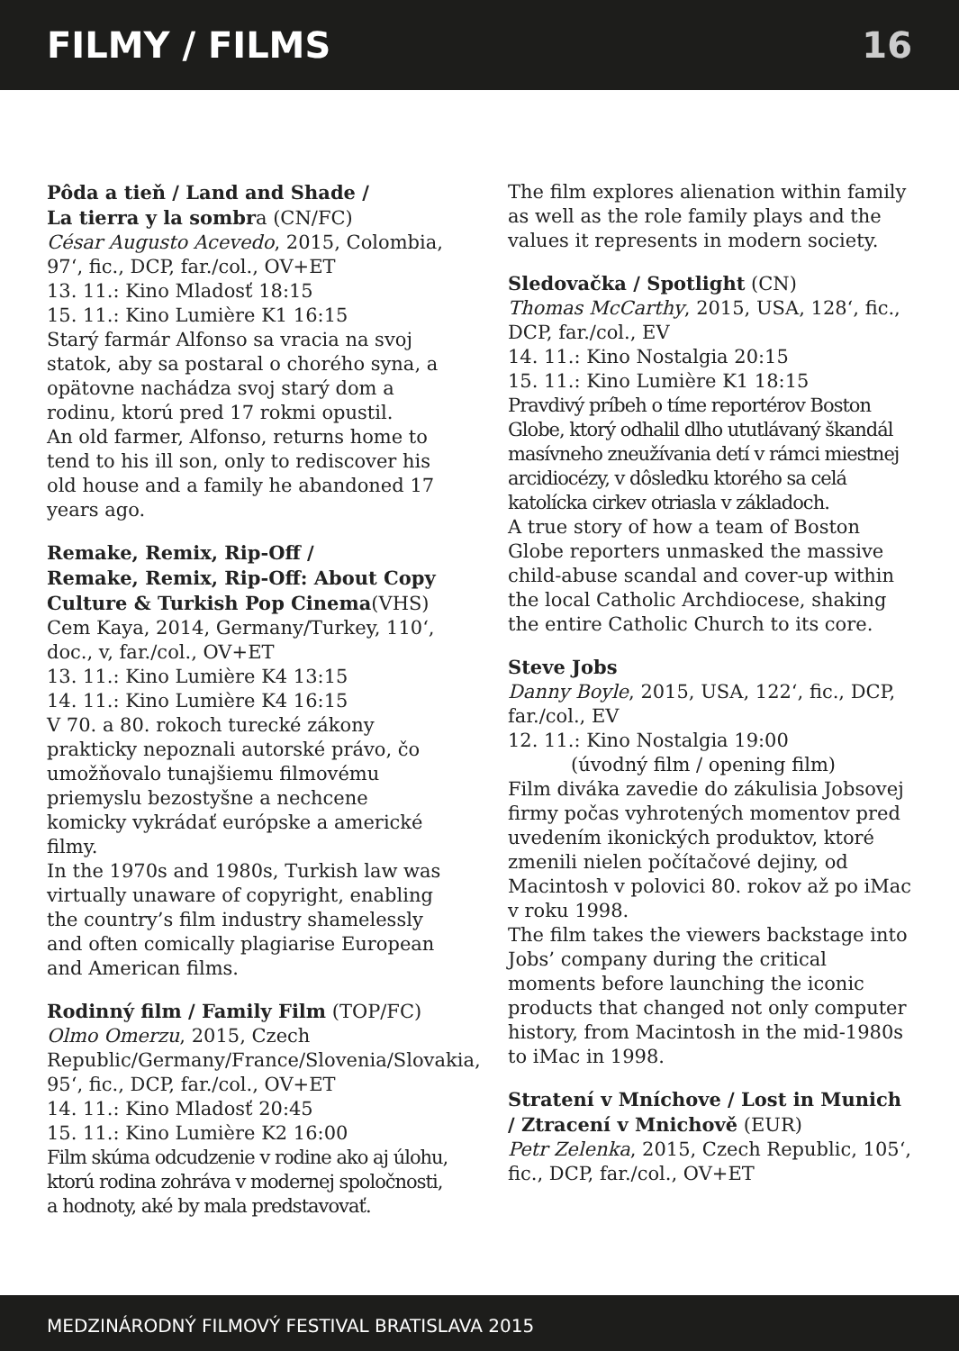FILMY / FILMS 16
Pôda a tieň / Land and Shade /
La tierra y la sombra (CN/FC)
César Augusto Acevedo, 2015, Colombia, 97‘, fic., DCP, far./col., OV+ET
13. 11.: Kino Mladosť 18:15
15. 11.: Kino Lumière K1 16:15
Starý farmár Alfonso sa vracia na svoj statok, aby sa postaral o chorého syna, a opätovne nachádza svoj starý dom a rodinu, ktorú pred 17 rokmi opustil.
An old farmer, Alfonso, returns home to tend to his ill son, only to rediscover his old house and a family he abandoned 17 years ago.
Remake, Remix, Rip-Off /
Remake, Remix, Rip-Off: About Copy Culture & Turkish Pop Cinema(VHS)
Cem Kaya, 2014, Germany/Turkey, 110‘, doc., v, far./col., OV+ET
13. 11.: Kino Lumière K4 13:15
14. 11.: Kino Lumière K4 16:15
V 70. a 80. rokoch turecké zákony prakticky nepoznali autorské právo, čo umožňovalo tunajšiemu filmovému priemyslu bezostyšne a nechcene komicky vykrádať európske a americké filmy.
In the 1970s and 1980s, Turkish law was virtually unaware of copyright, enabling the country’s film industry shamelessly and often comically plagiarise European and American films.
Rodinný film / Family Film (TOP/FC)
Olmo Omerzu, 2015, Czech Republic/Germany/France/Slovenia/Slovakia, 95‘, fic., DCP, far./col., OV+ET
14. 11.: Kino Mladosť 20:45
15. 11.: Kino Lumière K2 16:00
Film skúma odcudzenie v rodine ako aj úlohu, ktorú rodina zohráva v modernej spoločnosti, a hodnoty, aké by mala predstavovať.
The film explores alienation within family as well as the role family plays and the values it represents in modern society.
Sledovačka / Spotlight (CN)
Thomas McCarthy, 2015, USA, 128‘, fic., DCP, far./col., EV
14. 11.: Kino Nostalgia 20:15
15. 11.: Kino Lumière K1 18:15
Pravdivý príbeh o tíme reportérov Boston Globe, ktorý odhalil dlho ututlávaný škandál masívneho zneužívania detí v rámci miestnej arcidiocézy, v dôsledku ktorého sa celá katolícka cirkev otriasla v základoch.
A true story of how a team of Boston Globe reporters unmasked the massive child-abuse scandal and cover-up within the local Catholic Archdiocese, shaking the entire Catholic Church to its core.
Steve Jobs
Danny Boyle, 2015, USA, 122‘, fic., DCP, far./col., EV
12. 11.: Kino Nostalgia 19:00
(úvodný film / opening film)
Film diváka zavedie do zákulisia Jobsovej firmy počas vyhrotených momentov pred uvedením ikonických produktov, ktoré zmenili nielen počítačové dejiny, od Macintosh v polovici 80. rokov až po iMac v roku 1998.
The film takes the viewers backstage into Jobs’ company during the critical moments before launching the iconic products that changed not only computer history, from Macintosh in the mid-1980s to iMac in 1998.
Stratení v Mníchove / Lost in Munich / Ztracení v Mnichově (EUR)
Petr Zelenka, 2015, Czech Republic, 105‘, fic., DCP, far./col., OV+ET
MEDZINÁRODNÝ FILMOVÝ FESTIVAL BRATISLAVA 2015